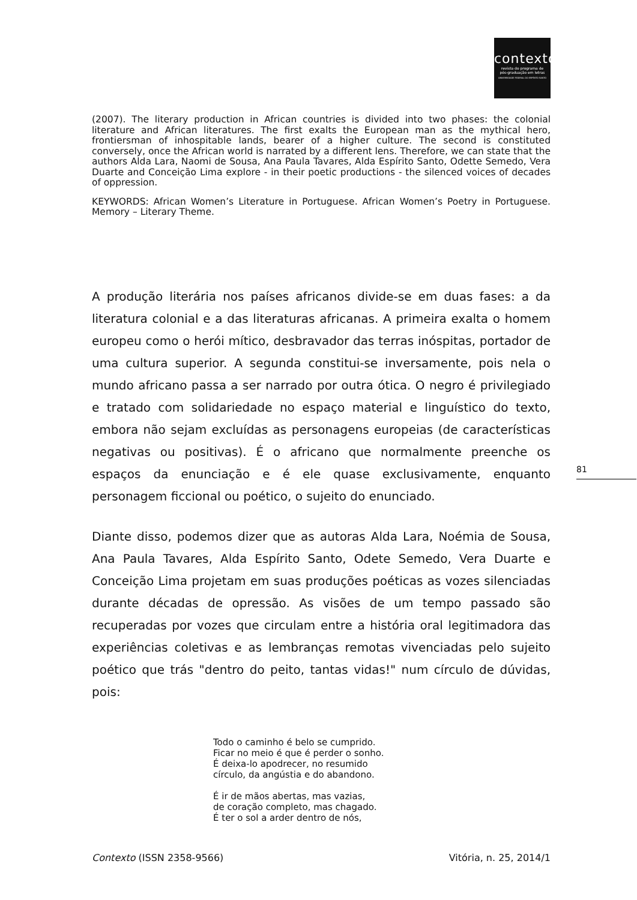contexto
revista do programa de
pós-graduação em letras
UNIVERSIDADE FEDERAL DO ESPÍRITO SANTO
(2007). The literary production in African countries is divided into two phases: the colonial literature and African literatures. The first exalts the European man as the mythical hero, frontiersman of inhospitable lands, bearer of a higher culture. The second is constituted conversely, once the African world is narrated by a different lens. Therefore, we can state that the authors Alda Lara, Naomi de Sousa, Ana Paula Tavares, Alda Espírito Santo, Odette Semedo, Vera Duarte and Conceição Lima explore - in their poetic productions - the silenced voices of decades of oppression.
KEYWORDS: African Women’s Literature in Portuguese. African Women’s Poetry in Portuguese. Memory – Literary Theme.
A produção literária nos países africanos divide-se em duas fases: a da literatura colonial e a das literaturas africanas. A primeira exalta o homem europeu como o herói mítico, desbravador das terras inóspitas, portador de uma cultura superior. A segunda constitui-se inversamente, pois nela o mundo africano passa a ser narrado por outra ótica. O negro é privilegiado e tratado com solidariedade no espaço material e linguístico do texto, embora não sejam excluídas as personagens europeias (de características negativas ou positivas). É o africano que normalmente preenche os espaços da enunciação e é ele quase exclusivamente, enquanto personagem ficcional ou poético, o sujeito do enunciado.
Diante disso, podemos dizer que as autoras Alda Lara, Noémia de Sousa, Ana Paula Tavares, Alda Espírito Santo, Odete Semedo, Vera Duarte e Conceição Lima projetam em suas produções poéticas as vozes silenciadas durante décadas de opressão. As visões de um tempo passado são recuperadas por vozes que circulam entre a história oral legitimadora das experiências coletivas e as lembranças remotas vivenciadas pelo sujeito poético que trás "dentro do peito, tantas vidas!" num círculo de dúvidas, pois:
Todo o caminho é belo se cumprido.
Ficar no meio é que é perder o sonho.
É deixa-lo apodrecer, no resumido
círculo, da angústia e do abandono.
É ir de mãos abertas, mas vazias,
de coração completo, mas chagado.
É ter o sol a arder dentro de nós,
81
Contexto (ISSN 2358-9566) Vitória, n. 25, 2014/1